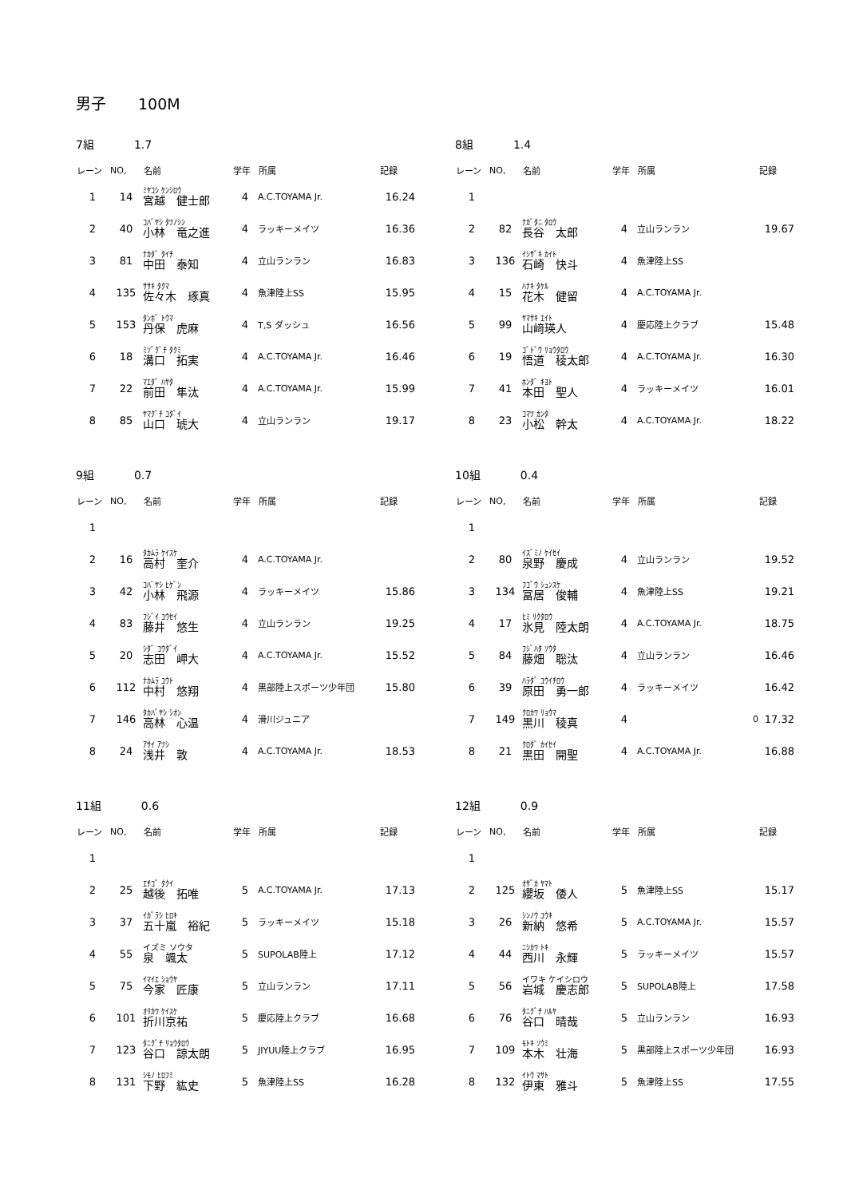男子 100M
7組 1.7
| レーン | NO, | 名前 | 学年 | 所属 | 記録 |
| --- | --- | --- | --- | --- | --- |
| 1 | 14 | ﾐﾔｺｼ ｹﾝｼﾛｳ 宮越 健士郎 | 4 | A.C.TOYAMA Jr. | 16.24 |
| 2 | 40 | ｺﾊﾞﾔｼ ﾀﾂﾉｼﾝ 小林 竜之進 | 4 | ラッキーメイツ | 16.36 |
| 3 | 81 | ﾅｶﾀﾞ ﾀｲﾁ 中田 泰知 | 4 | 立山ランラン | 16.83 |
| 4 | 135 | ｻｻｷ ﾀｸﾏ 佐々木 琢真 | 4 | 魚津陸上SS | 15.95 |
| 5 | 153 | ﾀﾝﾎﾞ ﾄｳﾏ 丹保 虎麻 | 4 | T,S ダッシュ | 16.56 |
| 6 | 18 | ﾐｿﾞｸﾞﾁ ﾀｸﾐ 溝口 拓実 | 4 | A.C.TOYAMA Jr. | 16.46 |
| 7 | 22 | ﾏｴﾀﾞ ﾊﾔﾀ 前田 隼汰 | 4 | A.C.TOYAMA Jr. | 15.99 |
| 8 | 85 | ﾔﾏｸﾞﾁ ｺﾀﾞｲ 山口 琥大 | 4 | 立山ランラン | 19.17 |
8組 1.4
| レーン | NO, | 名前 | 学年 | 所属 | 記録 |
| --- | --- | --- | --- | --- | --- |
| 1 | | | | | |
| 2 | 82 | ﾅｶﾞﾀﾆ ﾀﾛｳ 長谷 太郎 | 4 | 立山ランラン | 19.67 |
| 3 | 136 | ｲｼｻﾞｷ ｶｲﾄ 石崎 快斗 | 4 | 魚津陸上SS | |
| 4 | 15 | ﾊﾅｷ ﾀｹﾙ 花木 健留 | 4 | A.C.TOYAMA Jr. | |
| 5 | 99 | ﾔﾏｻｷ ｴｲﾄ 山﨑瑛人 | 4 | 慶応陸上クラブ | 15.48 |
| 6 | 19 | ｺﾞﾄﾞｳ ﾘｮｳﾀﾛｳ 悟道 稜太郎 | 4 | A.C.TOYAMA Jr. | 16.30 |
| 7 | 41 | ﾎﾝﾀﾞ ｷﾖﾄ 本田 聖人 | 4 | ラッキーメイツ | 16.01 |
| 8 | 23 | ｺﾏﾂ ｶﾝﾀ 小松 幹太 | 4 | A.C.TOYAMA Jr. | 18.22 |
9組 0.7
| レーン | NO, | 名前 | 学年 | 所属 | 記録 |
| --- | --- | --- | --- | --- | --- |
| 1 | | | | | |
| 2 | 16 | ﾀｶﾑﾗ ｹｲｽｹ 高村 奎介 | 4 | A.C.TOYAMA Jr. | |
| 3 | 42 | ｺﾊﾞﾔｼ ﾋｹﾞﾝ 小林 飛源 | 4 | ラッキーメイツ | 15.86 |
| 4 | 83 | ﾌｼﾞｲ ﾕｳｾｲ 藤井 悠生 | 4 | 立山ランラン | 19.25 |
| 5 | 20 | ｼﾀﾞ ｺｳﾀﾞｲ 志田 岬大 | 4 | A.C.TOYAMA Jr. | 15.52 |
| 6 | 112 | ﾅｶﾑﾗ ﾕｳﾄ 中村 悠翔 | 4 | 黒部陸上スポーツ少年団 | 15.80 |
| 7 | 146 | ﾀｶﾊﾞﾔｼ ｼｵﾝ 高林 心温 | 4 | 滑川ジュニア | |
| 8 | 24 | ｱｻｲ ｱﾂｼ 浅井 敦 | 4 | A.C.TOYAMA Jr. | 18.53 |
10組 0.4
| レーン | NO, | 名前 | 学年 | 所属 | 記録 |
| --- | --- | --- | --- | --- | --- |
| 1 | | | | | |
| 2 | 80 | ｲｽﾞﾐﾉ ｹｲｾｲ 泉野 慶成 | 4 | 立山ランラン | 19.52 |
| 3 | 134 | ﾌｺﾞｳ ｼｭﾝｽｹ 冨居 俊輔 | 4 | 魚津陸上SS | 19.21 |
| 4 | 17 | ﾋﾐ ﾘｸﾀﾛｳ 氷見 陸太朗 | 4 | A.C.TOYAMA Jr. | 18.75 |
| 5 | 84 | ﾌｼﾞﾊﾀ ｿｳﾀ 藤畑 聡汰 | 4 | 立山ランラン | 16.46 |
| 6 | 39 | ﾊﾗﾀﾞ ﾕｳｲﾁﾛｳ 原田 勇一郎 | 4 | ラッキーメイツ | 16.42 |
| 7 | 149 | ｸﾛｶﾜ ﾘｮｳﾏ 黒川 稜真 | 4 | 0 | 17.32 |
| 8 | 21 | ｸﾛﾀﾞ ｶｲｾｲ 黒田 開聖 | 4 | A.C.TOYAMA Jr. | 16.88 |
11組 0.6
| レーン | NO, | 名前 | 学年 | 所属 | 記録 |
| --- | --- | --- | --- | --- | --- |
| 1 | | | | | |
| 2 | 25 | ｴﾁｺﾞ ﾀｸｲ 越後 拓唯 | 5 | A.C.TOYAMA Jr. | 17.13 |
| 3 | 37 | ｲｶﾞﾗｼ ﾋﾛｷ 五十嵐 裕紀 | 5 | ラッキーメイツ | 15.18 |
| 4 | 55 | イズミ ソウタ 泉 颯太 | 5 | SUPOLAB陸上 | 17.12 |
| 5 | 75 | ｲﾏｲｴ ｼｮｳﾔ 今家 匠康 | 5 | 立山ランラン | 17.11 |
| 6 | 101 | ｵﾘｶﾜ ｹｲｽｹ 折川京祐 | 5 | 慶応陸上クラブ | 16.68 |
| 7 | 123 | ﾀﾆｸﾞﾁ ﾘｮｳﾀﾛｳ 谷口 諒太朗 | 5 | JIYUU陸上クラブ | 16.95 |
| 8 | 131 | ｼﾓﾉ ﾋﾛﾌﾐ 下野 紘史 | 5 | 魚津陸上SS | 16.28 |
12組 0.9
| レーン | NO, | 名前 | 学年 | 所属 | 記録 |
| --- | --- | --- | --- | --- | --- |
| 1 | | | | | |
| 2 | 125 | ｵｻﾞｶ ﾔﾏﾄ 纓坂 倭人 | 5 | 魚津陸上SS | 15.17 |
| 3 | 26 | ｼﾝﾉｳ ﾕｳｷ 新納 悠希 | 5 | A.C.TOYAMA Jr. | 15.57 |
| 4 | 44 | ﾆｼｶﾜ ﾄｷ 西川 永輝 | 5 | ラッキーメイツ | 15.57 |
| 5 | 56 | イワキ ケイシロウ 岩城 慶志郎 | 5 | SUPOLAB陸上 | 17.58 |
| 6 | 76 | ﾀﾆｸﾞﾁ ﾊﾙﾔ 谷口 晴哉 | 5 | 立山ランラン | 16.93 |
| 7 | 109 | ﾓﾄｷ ｿｳﾐ 本木 壮海 | 5 | 黒部陸上スポーツ少年団 | 16.93 |
| 8 | 132 | ｲﾄｳ ﾏｻﾄ 伊東 雅斗 | 5 | 魚津陸上SS | 17.55 |